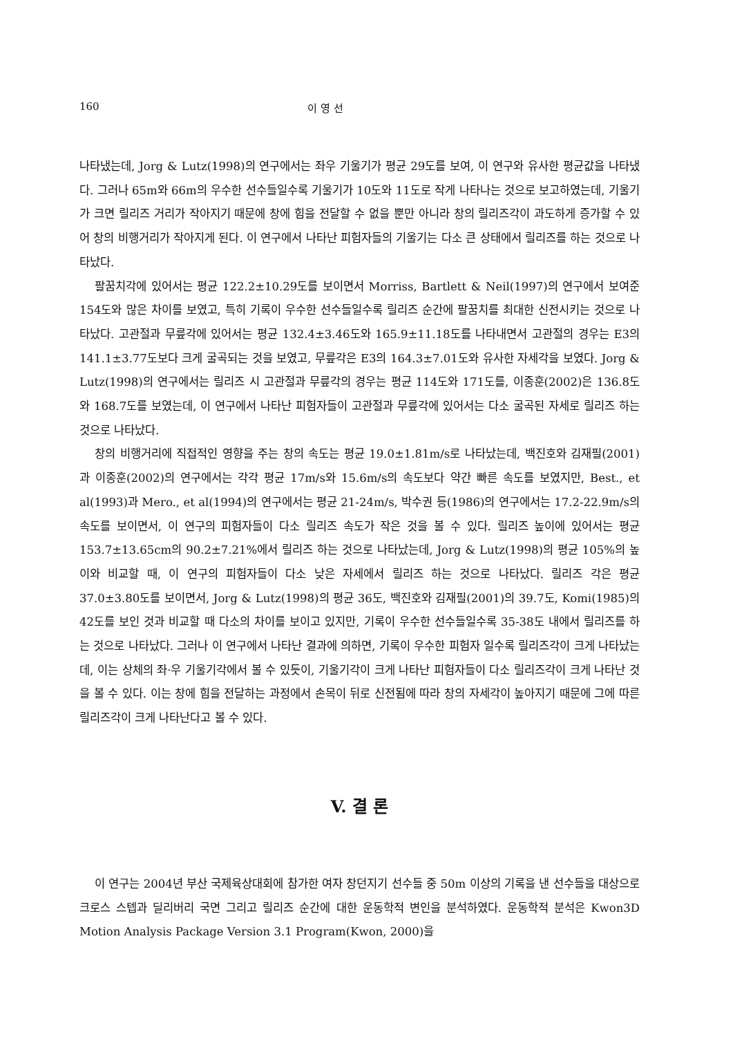160 이 영 선
나타냈는데, Jorg & Lutz(1998)의 연구에서는 좌우 기울기가 평균 29도를 보여, 이 연구와 유사한 평균값을 나타냈다. 그러나 65m와 66m의 우수한 선수들일수록 기울기가 10도와 11도로 작게 나타나는 것으로 보고하였는데, 기울기가 크면 릴리즈 거리가 작아지기 때문에 창에 힘을 전달할 수 없을 뿐만 아니라 창의 릴리즈각이 과도하게 증가할 수 있어 창의 비행거리가 작아지게 된다. 이 연구에서 나타난 피험자들의 기울기는 다소 큰 상태에서 릴리즈를 하는 것으로 나타났다.
팔꿈치각에 있어서는 평균 122.2±10.29도를 보이면서 Morriss, Bartlett & Neil(1997)의 연구에서 보여준 154도와 많은 차이를 보였고, 특히 기록이 우수한 선수들일수록 릴리즈 순간에 팔꿈치를 최대한 신전시키는 것으로 나타났다. 고관절과 무릎각에 있어서는 평균 132.4±3.46도와 165.9±11.18도를 나타내면서 고관절의 경우는 E3의 141.1±3.77도보다 크게 굴곡되는 것을 보였고, 무릎각은 E3의 164.3±7.01도와 유사한 자세각을 보였다. Jorg & Lutz(1998)의 연구에서는 릴리즈 시 고관절과 무릎각의 경우는 평균 114도와 171도를, 이종훈(2002)은 136.8도와 168.7도를 보였는데, 이 연구에서 나타난 피험자들이 고관절과 무릎각에 있어서는 다소 굴곡된 자세로 릴리즈 하는 것으로 나타났다.
창의 비행거리에 직접적인 영향을 주는 창의 속도는 평균 19.0±1.81m/s로 나타났는데, 백진호와 김재필(2001)과 이종훈(2002)의 연구에서는 각각 평균 17m/s와 15.6m/s의 속도보다 약간 빠른 속도를 보였지만, Best., et al(1993)과 Mero., et al(1994)의 연구에서는 평균 21-24m/s, 박수권 등(1986)의 연구에서는 17.2-22.9m/s의 속도를 보이면서, 이 연구의 피험자들이 다소 릴리즈 속도가 작은 것을 볼 수 있다. 릴리즈 높이에 있어서는 평균 153.7±13.65cm의 90.2±7.21%에서 릴리즈 하는 것으로 나타났는데, Jorg & Lutz(1998)의 평균 105%의 높이와 비교할 때, 이 연구의 피험자들이 다소 낮은 자세에서 릴리즈 하는 것으로 나타났다. 릴리즈 각은 평균 37.0±3.80도를 보이면서, Jorg & Lutz(1998)의 평균 36도, 백진호와 김재필(2001)의 39.7도, Komi(1985)의 42도를 보인 것과 비교할 때 다소의 차이를 보이고 있지만, 기록이 우수한 선수들일수록 35-38도 내에서 릴리즈를 하는 것으로 나타났다. 그러나 이 연구에서 나타난 결과에 의하면, 기록이 우수한 피험자 일수록 릴리즈각이 크게 나타났는데, 이는 상체의 좌·우 기울기각에서 볼 수 있듯이, 기울기각이 크게 나타난 피험자들이 다소 릴리즈각이 크게 나타난 것을 볼 수 있다. 이는 창에 힘을 전달하는 과정에서 손목이 뒤로 신전됨에 따라 창의 자세각이 높아지기 때문에 그에 따른 릴리즈각이 크게 나타난다고 볼 수 있다.
V. 결 론
이 연구는 2004년 부산 국제육상대회에 참가한 여자 창던지기 선수들 중 50m 이상의 기록을 낸 선수들을 대상으로 크로스 스텝과 딜리버리 국면 그리고 릴리즈 순간에 대한 운동학적 변인을 분석하였다. 운동학적 분석은 Kwon3D Motion Analysis Package Version 3.1 Program(Kwon, 2000)을